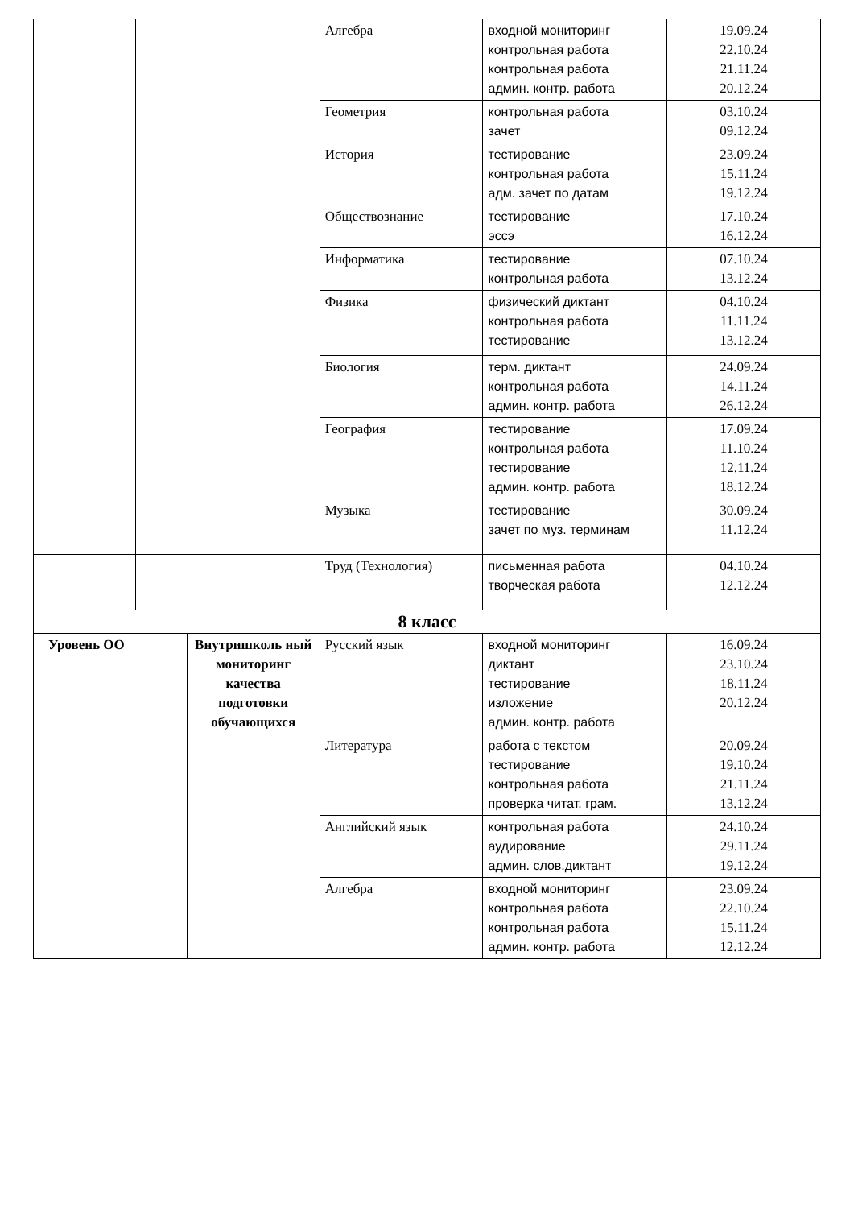| | | | Алгебра | входной мониторинг контрольная работа контрольная работа админ. контр. работа | 19.09.24 22.10.24 21.11.24 20.12.24 |
| | | | Геометрия | контрольная работа зачет | 03.10.24 09.12.24 |
| | | | История | тестирование контрольная работа адм. зачет по датам | 23.09.24 15.11.24 19.12.24 |
| | | | Обществознание | тестирование эссэ | 17.10.24 16.12.24 |
| | | | Информатика | тестирование контрольная работа | 07.10.24 13.12.24 |
| | | | Физика | физический диктант контрольная работа тестирование | 04.10.24 11.11.24 13.12.24 |
| | | | Биология | терм. диктант контрольная работа админ. контр. работа | 24.09.24 14.11.24 26.12.24 |
| | | | География | тестирование контрольная работа тестирование админ. контр. работа | 17.09.24 11.10.24 12.11.24 18.12.24 |
| | | | Музыка | тестирование зачет по муз. терминам | 30.09.24 11.12.24 |
| | | | Труд (Технология) | письменная работа творческая работа | 04.10.24 12.12.24 |
| 8 класс | | | | | |
| Уровень ОО | | Внутришколь ный мониторинг качества подготовки обучающихся | Русский язык | входной мониторинг диктант тестирование изложение админ. контр. работа | 16.09.24 23.10.24 18.11.24 20.12.24 |
| | | | Литература | работа с текстом тестирование контрольная работа проверка читат. грам. | 20.09.24 19.10.24 21.11.24 13.12.24 |
| | | | Английский язык | контрольная работа аудирование админ. слов.диктант | 24.10.24 29.11.24 19.12.24 |
| | | | Алгебра | входной мониторинг контрольная работа контрольная работа админ. контр. работа | 23.09.24 22.10.24 15.11.24 12.12.24 |